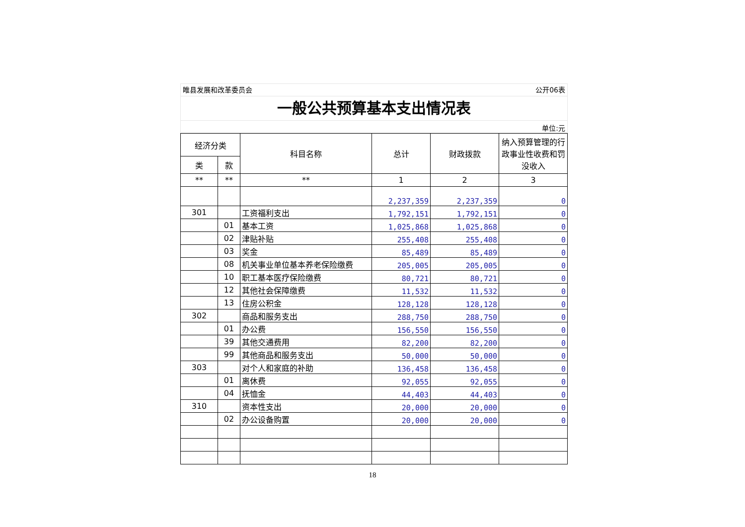睢县发展和改革委员会 公开06表
一般公共预算基本支出情况表
单位:元
| 经济分类 | | 科目名称 | 总计 | 财政拨款 | 纳入预算管理的行政事业性收费和罚没收入 |
| --- | --- | --- | --- | --- | --- |
| 类 | 款 | | | | |
| ** | ** | ** | 1 | 2 | 3 |
| | | | 2,237,359 | 2,237,359 | 0 |
| 301 | | 工资福利支出 | 1,792,151 | 1,792,151 | 0 |
| | 01 | 基本工资 | 1,025,868 | 1,025,868 | 0 |
| | 02 | 津贴补贴 | 255,408 | 255,408 | 0 |
| | 03 | 奖金 | 85,489 | 85,489 | 0 |
| | 08 | 机关事业单位基本养老保险缴费 | 205,005 | 205,005 | 0 |
| | 10 | 职工基本医疗保险缴费 | 80,721 | 80,721 | 0 |
| | 12 | 其他社会保障缴费 | 11,532 | 11,532 | 0 |
| | 13 | 住房公积金 | 128,128 | 128,128 | 0 |
| 302 | | 商品和服务支出 | 288,750 | 288,750 | 0 |
| | 01 | 办公费 | 156,550 | 156,550 | 0 |
| | 39 | 其他交通费用 | 82,200 | 82,200 | 0 |
| | 99 | 其他商品和服务支出 | 50,000 | 50,000 | 0 |
| 303 | | 对个人和家庭的补助 | 136,458 | 136,458 | 0 |
| | 01 | 离休费 | 92,055 | 92,055 | 0 |
| | 04 | 抚恤金 | 44,403 | 44,403 | 0 |
| 310 | | 资本性支出 | 20,000 | 20,000 | 0 |
| | 02 | 办公设备购置 | 20,000 | 20,000 | 0 |
18